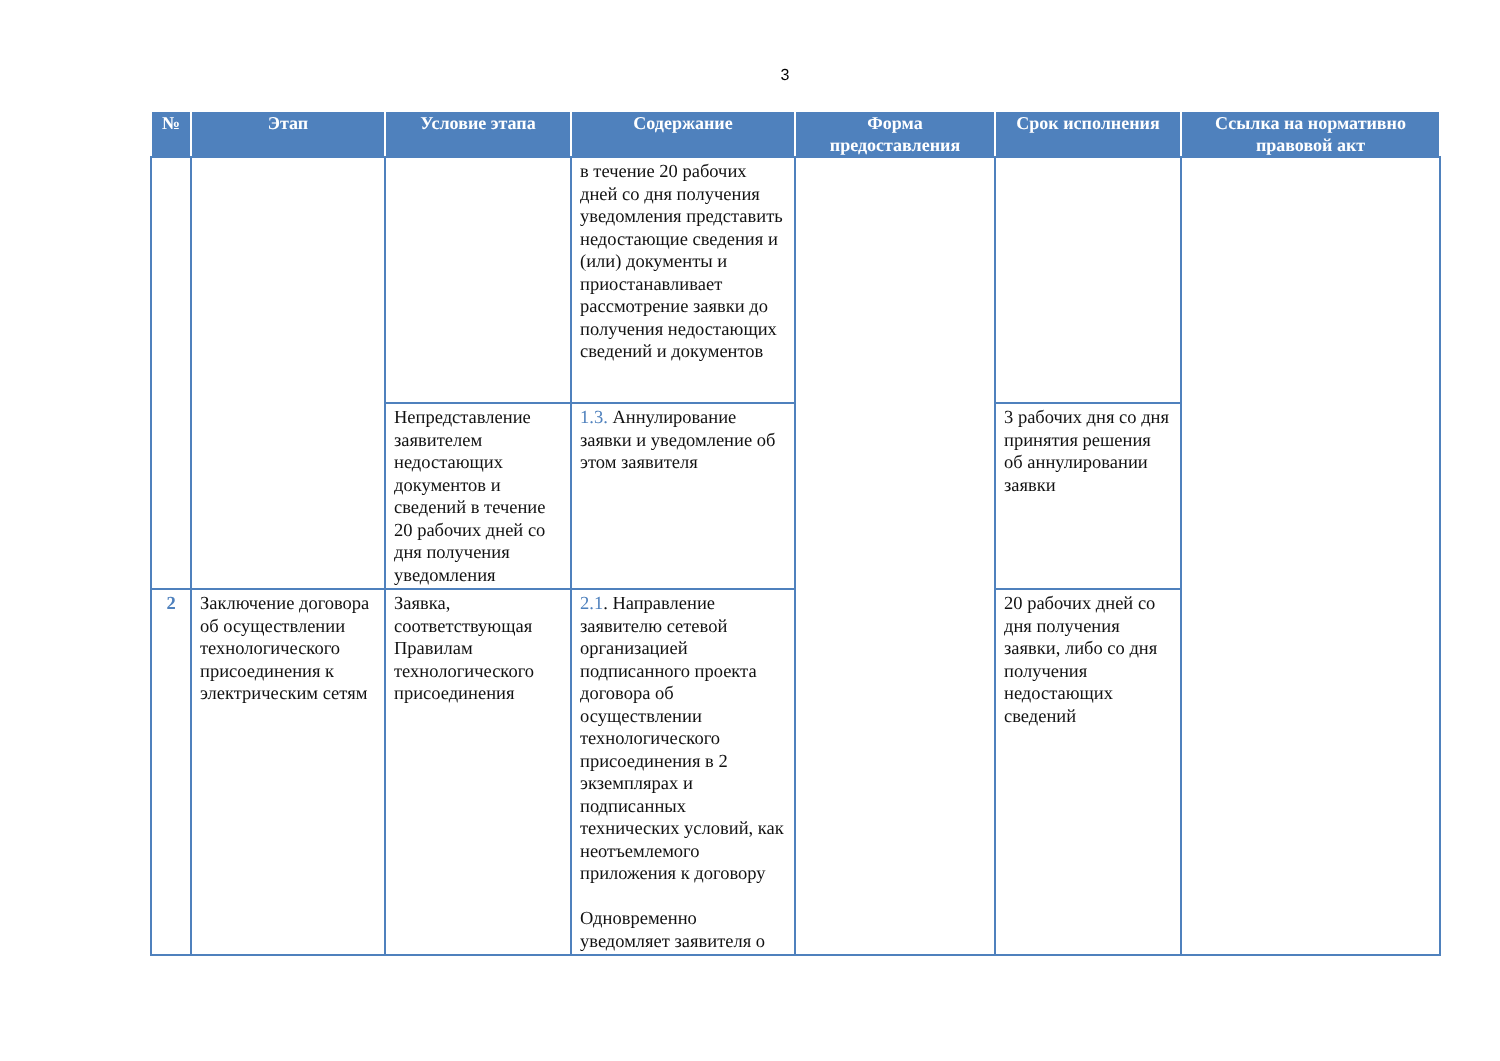3
| № | Этап | Условие этапа | Содержание | Форма предоставления | Срок исполнения | Ссылка на нормативно правовой акт |
| --- | --- | --- | --- | --- | --- | --- |
| | | | в течение 20 рабочих дней со дня получения уведомления представить недостающие сведения и (или) документы и приостанавливает рассмотрение заявки до получения недостающих сведений и документов | | | |
| | | Непредставление заявителем недостающих документов и сведений в течение 20 рабочих дней со дня получения уведомления | 1.3. Аннулирование заявки и уведомление об этом заявителя | | 3 рабочих дня со дня принятия решения об аннулировании заявки | |
| 2 | Заключение договора об осуществлении технологического присоединения к электрическим сетям | Заявка, соответствующая Правилам технологического присоединения | 2.1 . Направление заявителю сетевой организацией подписанного проекта договора об осуществлении технологического присоединения в 2 экземплярах и подписанных технических условий, как неотъемлемого приложения к договору Одновременно уведомляет заявителя о | | 20 рабочих дней со дня получения заявки, либо со дня получения недостающих сведений | |